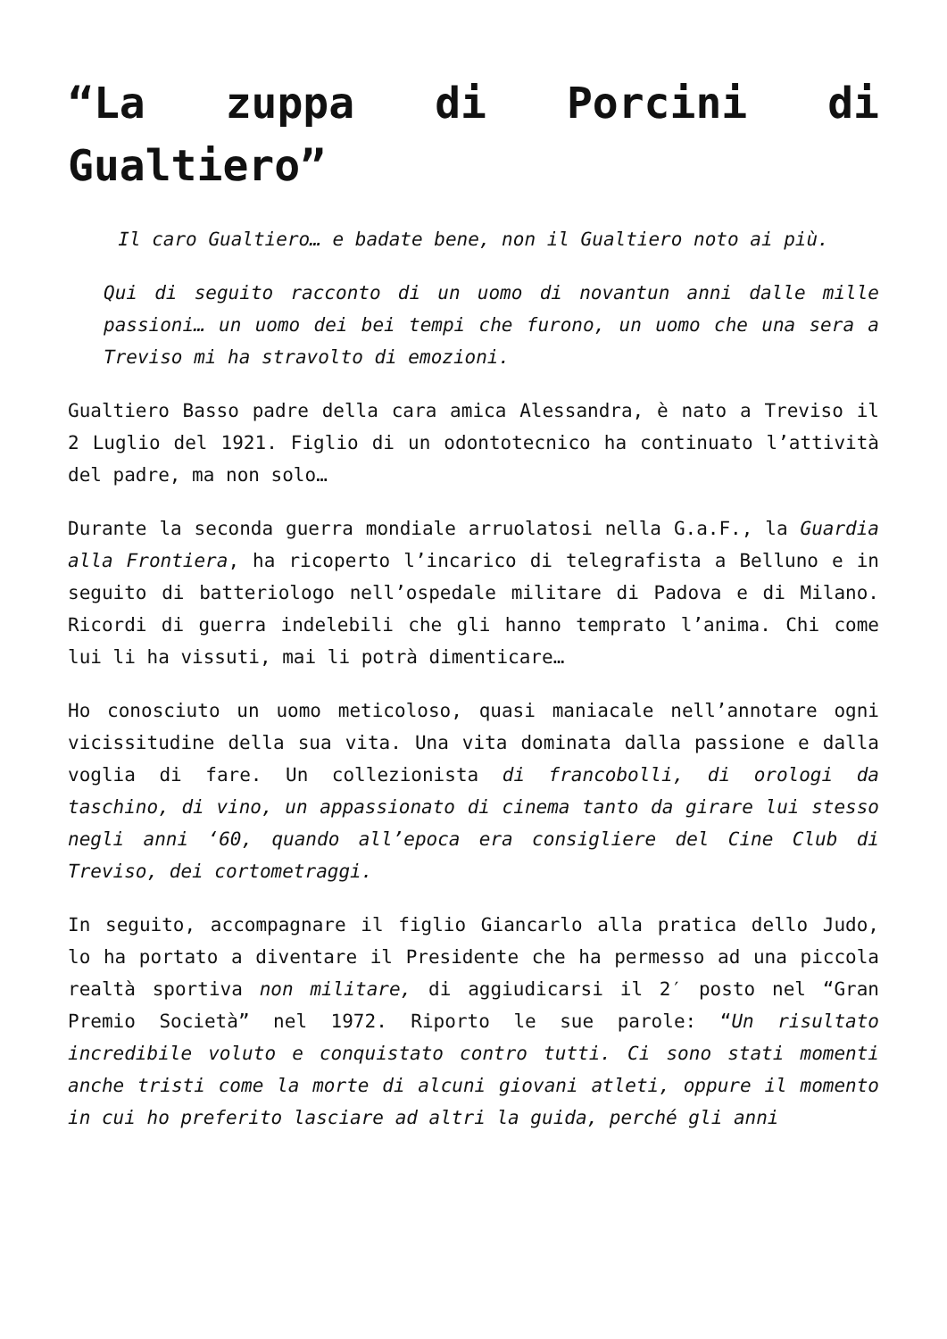“La zuppa di Porcini di Gualtiero”
Il caro Gualtiero… e badate bene, non il Gualtiero noto ai più.
Qui di seguito racconto di un uomo di novantun anni dalle mille passioni… un uomo dei bei tempi che furono, un uomo che una sera a Treviso mi ha stravolto di emozioni.
Gualtiero Basso padre della cara amica Alessandra, è nato a Treviso il 2 Luglio del 1921. Figlio di un odontotecnico ha continuato l’attività del padre, ma non solo…
Durante la seconda guerra mondiale arruolatosi nella G.a.F., la Guardia alla Frontiera, ha ricoperto l’incarico di telegrafista a Belluno e in seguito di batteriologo nell’ospedale militare di Padova e di Milano. Ricordi di guerra indelebili che gli hanno temprato l’anima. Chi come lui li ha vissuti, mai li potrà dimenticare…
Ho conosciuto un uomo meticoloso, quasi maniacale nell’annotare ogni vicissitudine della sua vita. Una vita dominata dalla passione e dalla voglia di fare. Un collezionista di francobolli, di orologi da taschino, di vino, un appassionato di cinema tanto da girare lui stesso negli anni ‘60, quando all’epoca era consigliere del Cine Club di Treviso, dei cortometraggi.
In seguito, accompagnare il figlio Giancarlo alla pratica dello Judo, lo ha portato a diventare il Presidente che ha permesso ad una piccola realtà sportiva non militare, di aggiudicarsi il 2′ posto nel “Gran Premio Società” nel 1972. Riporto le sue parole: “Un risultato incredibile voluto e conquistato contro tutti. Ci sono stati momenti anche tristi come la morte di alcuni giovani atleti, oppure il momento in cui ho preferito lasciare ad altri la guida, perché gli anni